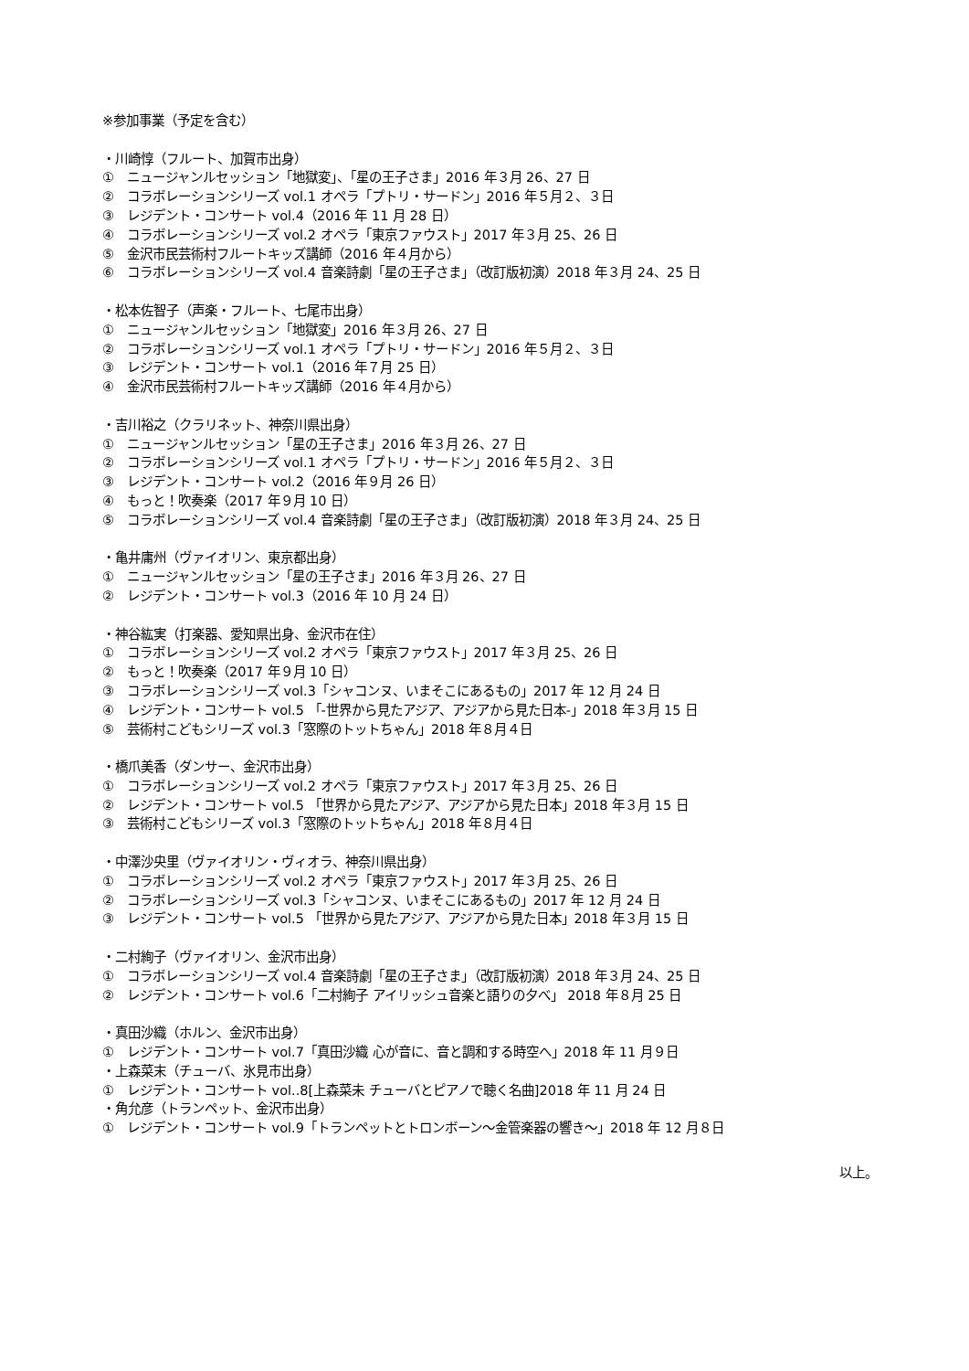※参加事業（予定を含む）
・川崎惇（フルート、加賀市出身）
①　ニュージャンルセッション「地獄変」、「星の王子さま」2016 年３月 26、27 日
②　コラボレーションシリーズ vol.1 オペラ「プトリ・サードン」2016 年５月２、３日
③　レジデント・コンサート vol.4（2016 年 11 月 28 日）
④　コラボレーションシリーズ vol.2 オペラ「東京ファウスト」2017 年３月 25、26 日
⑤　金沢市民芸術村フルートキッズ講師（2016 年４月から）
⑥　コラボレーションシリーズ vol.4 音楽詩劇「星の王子さま」（改訂版初演）2018 年３月 24、25 日
・松本佐智子（声楽・フルート、七尾市出身）
①　ニュージャンルセッション「地獄変」2016 年３月 26、27 日
②　コラボレーションシリーズ vol.1 オペラ「プトリ・サードン」2016 年５月２、３日
③　レジデント・コンサート vol.1（2016 年７月 25 日）
④　金沢市民芸術村フルートキッズ講師（2016 年４月から）
・吉川裕之（クラリネット、神奈川県出身）
①　ニュージャンルセッション「星の王子さま」2016 年３月 26、27 日
②　コラボレーションシリーズ vol.1 オペラ「プトリ・サードン」2016 年５月２、３日
③　レジデント・コンサート vol.2（2016 年９月 26 日）
④　もっと！吹奏楽（2017 年９月 10 日）
⑤　コラボレーションシリーズ vol.4 音楽詩劇「星の王子さま」（改訂版初演）2018 年３月 24、25 日
・亀井庸州（ヴァイオリン、東京都出身）
①　ニュージャンルセッション「星の王子さま」2016 年３月 26、27 日
②　レジデント・コンサート vol.3（2016 年 10 月 24 日）
・神谷紘実（打楽器、愛知県出身、金沢市在住）
①　コラボレーションシリーズ vol.2 オペラ「東京ファウスト」2017 年３月 25、26 日
②　もっと！吹奏楽（2017 年９月 10 日）
③　コラボレーションシリーズ vol.3「シャコンヌ、いまそこにあるもの」2017 年 12 月 24 日
④　レジデント・コンサート vol.5 「-世界から見たアジア、アジアから見た日本-」2018 年３月 15 日
⑤　芸術村こどもシリーズ vol.3「窓際のトットちゃん」2018 年８月４日
・橋爪美香（ダンサー、金沢市出身）
①　コラボレーションシリーズ vol.2 オペラ「東京ファウスト」2017 年３月 25、26 日
②　レジデント・コンサート vol.5 「世界から見たアジア、アジアから見た日本」2018 年３月 15 日
③　芸術村こどもシリーズ vol.3「窓際のトットちゃん」2018 年８月４日
・中澤沙央里（ヴァイオリン・ヴィオラ、神奈川県出身）
①　コラボレーションシリーズ vol.2 オペラ「東京ファウスト」2017 年３月 25、26 日
②　コラボレーションシリーズ vol.3「シャコンヌ、いまそこにあるもの」2017 年 12 月 24 日
③　レジデント・コンサート vol.5 「世界から見たアジア、アジアから見た日本」2018 年３月 15 日
・二村絢子（ヴァイオリン、金沢市出身）
①　コラボレーションシリーズ vol.4 音楽詩劇「星の王子さま」（改訂版初演）2018 年３月 24、25 日
②　レジデント・コンサート vol.6「二村絢子 アイリッシュ音楽と語りの夕べ」 2018 年８月 25 日
・真田沙織（ホルン、金沢市出身）
①　レジデント・コンサート vol.7「真田沙織 心が音に、音と調和する時空へ」2018 年 11 月９日
・上森菜末（チューバ、氷見市出身）
①　レジデント・コンサート vol..8[上森菜未 チューバとピアノで聴く名曲]2018 年 11 月 24 日
・角允彦（トランペット、金沢市出身）
①　レジデント・コンサート vol.9「トランペットとトロンボーン～金管楽器の響き～」2018 年 12 月８日
以上。